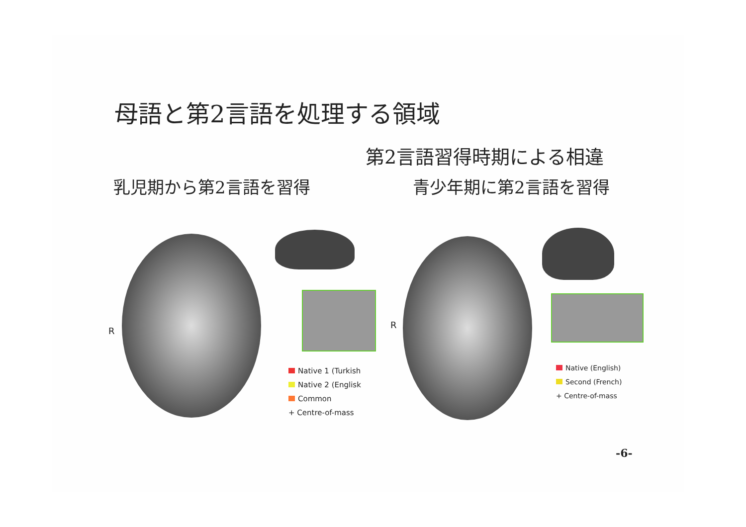母語と第2言語を処理する領域
第2言語習得時期による相違
乳児期から第2言語を習得 青少年期に第2言語を習得
R
Native 1 (Turkish
Native 2 (Englisk
Common
+ Centre-of-mass
R
Native (English)
Second (French)
+ Centre-of-mass
-6-